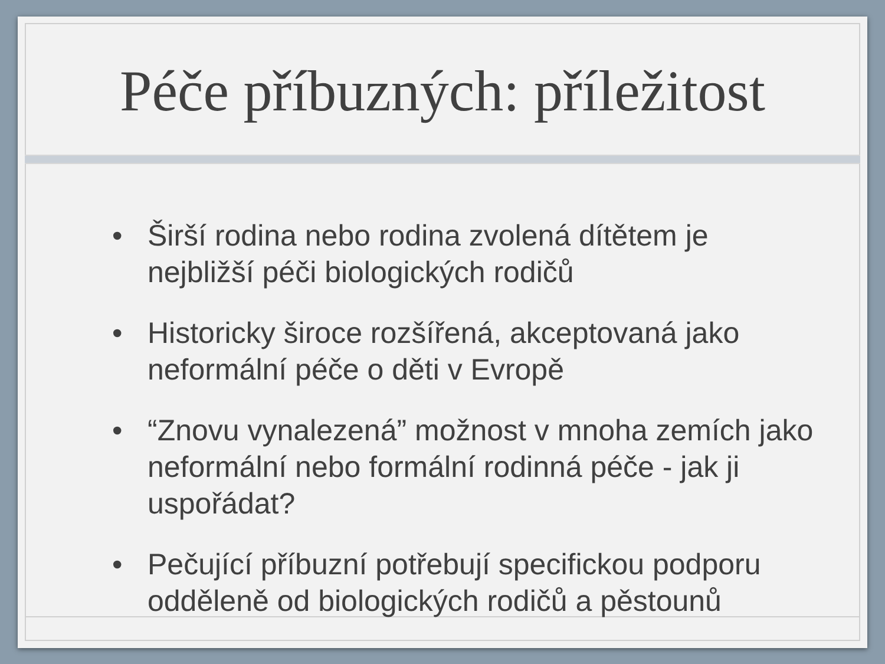Péče příbuzných: příležitost
• Širší rodina nebo rodina zvolená dítětem je nejbližší péči biologických rodičů
• Historicky široce rozšířená, akceptovaná jako neformální péče o děti v Evropě
• “Znovu vynalezená” možnost v mnoha zemích jako neformální nebo formální rodinná péče - jak ji uspořádat?
• Pečující příbuzní potřebují specifickou podporu odděleně od biologických rodičů a pěstounů